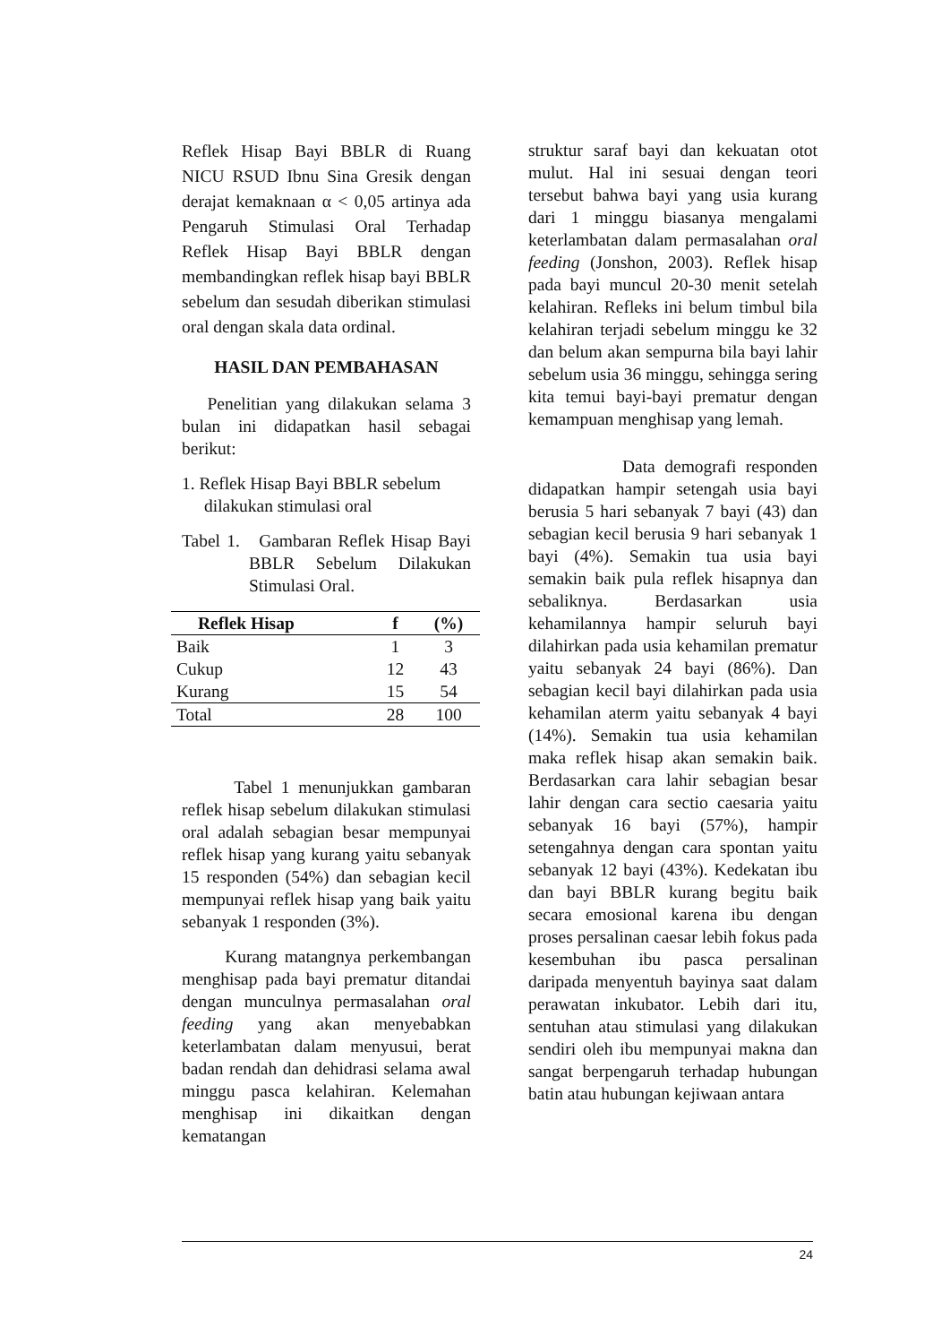Reflek Hisap Bayi BBLR di Ruang NICU RSUD Ibnu Sina Gresik dengan derajat kemaknaan α < 0,05 artinya ada Pengaruh Stimulasi Oral Terhadap Reflek Hisap Bayi BBLR dengan membandingkan reflek hisap bayi BBLR sebelum dan sesudah diberikan stimulasi oral dengan skala data ordinal.
HASIL DAN PEMBAHASAN
Penelitian yang dilakukan selama 3 bulan ini didapatkan hasil sebagai berikut:
1. Reflek Hisap Bayi BBLR sebelum dilakukan stimulasi oral
Tabel 1. Gambaran Reflek Hisap Bayi BBLR Sebelum Dilakukan Stimulasi Oral.
| Reflek Hisap | f | (%) |
| --- | --- | --- |
| Baik | 1 | 3 |
| Cukup | 12 | 43 |
| Kurang | 15 | 54 |
| Total | 28 | 100 |
Tabel 1 menunjukkan gambaran reflek hisap sebelum dilakukan stimulasi oral adalah sebagian besar mempunyai reflek hisap yang kurang yaitu sebanyak 15 responden (54%) dan sebagian kecil mempunyai reflek hisap yang baik yaitu sebanyak 1 responden (3%).
Kurang matangnya perkembangan menghisap pada bayi prematur ditandai dengan munculnya permasalahan oral feeding yang akan menyebabkan keterlambatan dalam menyusui, berat badan rendah dan dehidrasi selama awal minggu pasca kelahiran. Kelemahan menghisap ini dikaitkan dengan kematangan
struktur saraf bayi dan kekuatan otot mulut. Hal ini sesuai dengan teori tersebut bahwa bayi yang usia kurang dari 1 minggu biasanya mengalami keterlambatan dalam permasalahan oral feeding (Jonshon, 2003). Reflek hisap pada bayi muncul 20-30 menit setelah kelahiran. Refleks ini belum timbul bila kelahiran terjadi sebelum minggu ke 32 dan belum akan sempurna bila bayi lahir sebelum usia 36 minggu, sehingga sering kita temui bayi-bayi prematur dengan kemampuan menghisap yang lemah.
Data demografi responden didapatkan hampir setengah usia bayi berusia 5 hari sebanyak 7 bayi (43) dan sebagian kecil berusia 9 hari sebanyak 1 bayi (4%). Semakin tua usia bayi semakin baik pula reflek hisapnya dan sebaliknya. Berdasarkan usia kehamilannya hampir seluruh bayi dilahirkan pada usia kehamilan prematur yaitu sebanyak 24 bayi (86%). Dan sebagian kecil bayi dilahirkan pada usia kehamilan aterm yaitu sebanyak 4 bayi (14%). Semakin tua usia kehamilan maka reflek hisap akan semakin baik. Berdasarkan cara lahir sebagian besar lahir dengan cara sectio caesaria yaitu sebanyak 16 bayi (57%), hampir setengahnya dengan cara spontan yaitu sebanyak 12 bayi (43%). Kedekatan ibu dan bayi BBLR kurang begitu baik secara emosional karena ibu dengan proses persalinan caesar lebih fokus pada kesembuhan ibu pasca persalinan daripada menyentuh bayinya saat dalam perawatan inkubator. Lebih dari itu, sentuhan atau stimulasi yang dilakukan sendiri oleh ibu mempunyai makna dan sangat berpengaruh terhadap hubungan batin atau hubungan kejiwaan antara
24